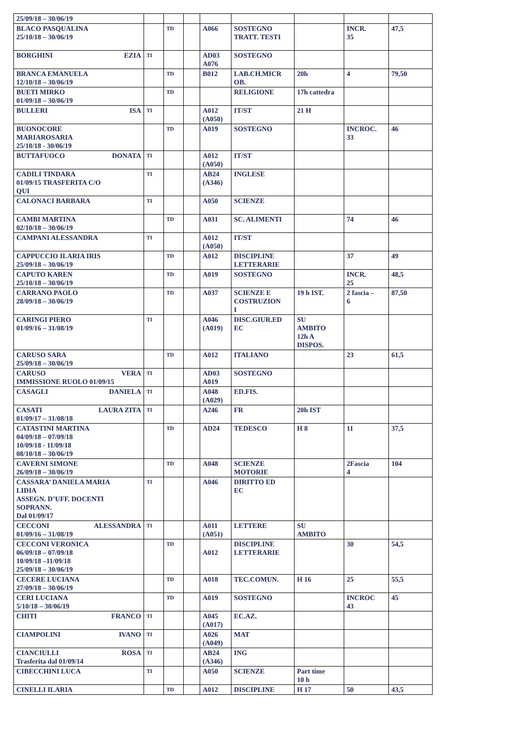| 25/09/18 – 30/06/19 | | | | | | | | |
| BLACO PASQUALINA 25/10/18 – 30/06/19 | | TD | | A066 | SOSTEGNO TRATT. TESTI | | INCR. 35 | 47,5 |
| BORGHINI EZIA | TI | | | AD03 A076 | SOSTEGNO | | | |
| BRANCA EMANUELA 12/10/18 – 30/06/19 | | TD | | B012 | LAB.CH.MICR OB. | 20h | 4 | 79,50 |
| BUETI MIRKO 01/09/18 – 30/06/19 | | TD | | | RELIGIONE | 17h cattedra | | |
| BULLERI ISA | TI | | | A012 (A050) | IT/ST | 21 H | | |
| BUONOCORE MARIAROSARIA 25/10/18 - 30/06/19 | | TD | | A019 | SOSTEGNO | | INCROC. 33 | 46 |
| BUTTAFUOCO DONATA | TI | | | A012 (A050) | IT/ST | | | |
| CADILI TINDARA 01/09/15 TRASFERITA C/O QUI | TI | | | AB24 (A346) | INGLESE | | | |
| CALONACI BARBARA | TI | | | A050 | SCIENZE | | | |
| CAMBI MARTINA 02/10/18 – 30/06/19 | | TD | | A031 | SC. ALIMENTI | | 74 | 46 |
| CAMPANI ALESSANDRA | TI | | | A012 (A050) | IT/ST | | | |
| CAPPUCCIO ILARIA IRIS 25/09/18 – 30/06/19 | | TD | | A012 | DISCIPLINE LETTERARIE | | 37 | 49 |
| CAPUTO KAREN 25/10/18 – 30/06/19 | | TD | | A019 | SOSTEGNO | | INCR. 25 | 48,5 |
| CARRANO PAOLO 28/09/18 – 30/06/19 | | TD | | A037 | SCIENZE E COSTRUZION I | 19 h IST. | 2 fascia – 6 | 87,50 |
| CARINGI PIERO 01/09/16 – 31/08/19 | TI | | | A046 (A019) | DISC.GIUR.ED EC | SU AMBITO 12h A DISPOS. | | |
| CARUSO SARA 25/09/18 – 30/06/19 | | TD | | A012 | ITALIANO | | 23 | 61,5 |
| CARUSO VERA IMMISSIONE RUOLO 01/09/15 | TI | | | AD03 A019 | SOSTEGNO | | | |
| CASAGLI DANIELA | TI | | | A048 (A029) | ED.FIS. | | | |
| CASATI LAURA ZITA 01/09/17 – 31/08/18 | TI | | | A246 | FR | 20h IST | | |
| CATASTINI MARTINA 04/09/18 – 07/09/18 10/09/18 - 11/09/18 08/10/18 – 30/06/19 | | TD | | AD24 | TEDESCO | H 8 | 11 | 37,5 |
| CAVERNI SIMONE 26/09/18 – 30/06/19 | | TD | | A048 | SCIENZE MOTORIE | | 2Fascia 4 | 104 |
| CASSARA’ DANIELA MARIA LIDIA ASSEGN. D’UFF. DOCENTI SOPRANN. Dal 01/09/17 | TI | | | A046 | DIRITTO ED EC | | | |
| CECCONI ALESSANDRA 01/09/16 – 31/08/19 | TI | | | A011 (A051) | LETTERE | SU AMBITO | | |
| CECCONI VERONICA 06/09/18 – 07/09/18 10/09/18 –11/09/18 25/09/18 – 30/06/19 | | TD | | A012 | DISCIPLINE LETTERARIE | | 30 | 54,5 |
| CECERE LUCIANA 27/09/18 – 30/06/19 | | TD | | A018 | TEC.COMUN. | H 16 | 25 | 55,5 |
| CERI LUCIANA 5/10/18 – 30/06/19 | | TD | | A019 | SOSTEGNO | | INCROC 43 | 45 |
| CHITI FRANCO | TI | | | A045 (A017) | EC.AZ. | | | |
| CIAMPOLINI IVANO | TI | | | A026 (A049) | MAT | | | |
| CIANCIULLI ROSA Trasferita dal 01/09/14 | TI | | | AB24 (A346) | ING | | | |
| CIBECCHINI LUCA | TI | | | A050 | SCIENZE | Part time 10 h | | |
| CINELLI ILARIA | | TD | | A012 | DISCIPLINE | H 17 | 50 | 43,5 |